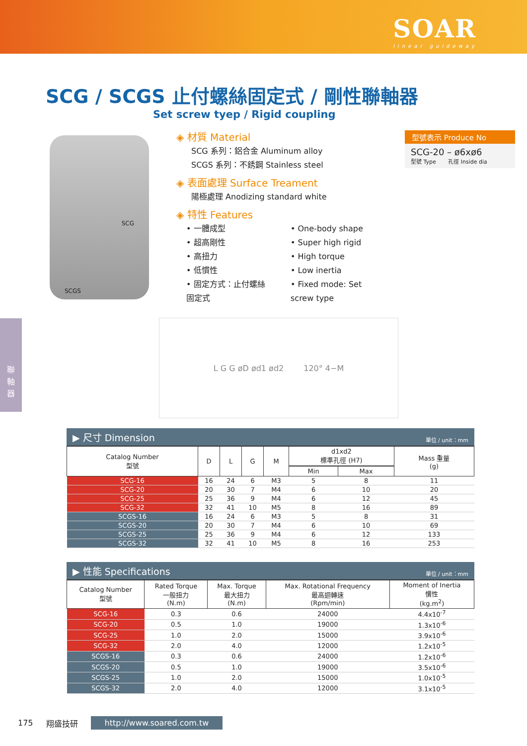SOAR
linear guideway
聯
軸
器
SCG / SCGS 止付螺絲固定式 / 剛性聯軸器
Set screw tyep / Rigid coupling
SCG
SCGS
◈ 材質 Material
SCG 系列：鋁合金 Aluminum alloy
SCGS 系列：不銹鋼 Stainless steel
◈ 表面處理 Surface Treament
陽極處理 Anodizing standard white
◈ 特性 Features
• 一體成型
• 超高剛性
• 高扭力
• 低慣性
• 固定方式：止付螺絲固定式
• One-body shape
• Super high rigid
• High torque
• Low inertia
• Fixed mode: Set screw type
型號表示 Produce No
SCG-20 – ø6xø6
型號 Type 孔徑 Inside dia
L G G øD ød1 ød2 120° 4−M
▶ 尺寸 Dimension 單位 / unit：mm
| Catalog Number 型號 | D | L | G | M | d1xd2 標準孔徑 (H7) | | Mass 重量 (g) |
| --- | --- | --- | --- | --- | --- | --- | --- |
| | | | | | Min | Max | |
| SCG-16 | 16 | 24 | 6 | M3 | 5 | 8 | 11 |
| SCG-20 | 20 | 30 | 7 | M4 | 6 | 10 | 20 |
| SCG-25 | 25 | 36 | 9 | M4 | 6 | 12 | 45 |
| SCG-32 | 32 | 41 | 10 | M5 | 8 | 16 | 89 |
| SCGS-16 | 16 | 24 | 6 | M3 | 5 | 8 | 31 |
| SCGS-20 | 20 | 30 | 7 | M4 | 6 | 10 | 69 |
| SCGS-25 | 25 | 36 | 9 | M4 | 6 | 12 | 133 |
| SCGS-32 | 32 | 41 | 10 | M5 | 8 | 16 | 253 |
▶ 性能 Specifications 單位 / unit：mm
| Catalog Number 型號 | Rated Torque 一般扭力 (N.m) | Max. Torque 最大扭力 (N.m) | Max. Rotational Frequency 最高迴轉速 (Rpm/min) | Moment of Inertia 慣性 (kg.m<sup>2</sup>) |
| --- | --- | --- | --- | --- |
| SCG-16 | 0.3 | 0.6 | 24000 | 4.4x10<sup>-7</sup> |
| SCG-20 | 0.5 | 1.0 | 19000 | 1.3x10<sup>-6</sup> |
| SCG-25 | 1.0 | 2.0 | 15000 | 3.9x10<sup>-6</sup> |
| SCG-32 | 2.0 | 4.0 | 12000 | 1.2x10<sup>-5</sup> |
| SCGS-16 | 0.3 | 0.6 | 24000 | 1.2x10<sup>-6</sup> |
| SCGS-20 | 0.5 | 1.0 | 19000 | 3.5x10<sup>-6</sup> |
| SCGS-25 | 1.0 | 2.0 | 15000 | 1.0x10<sup>-5</sup> |
| SCGS-32 | 2.0 | 4.0 | 12000 | 3.1x10<sup>-5</sup> |
175 翔盛技研 http://www.soared.com.tw